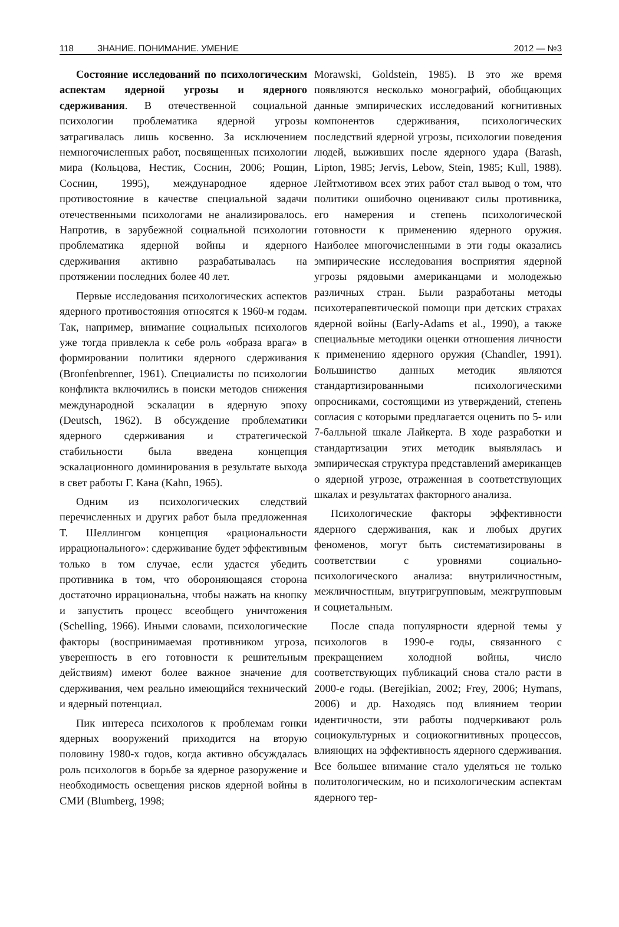118 ЗНАНИЕ. ПОНИМАНИЕ. УМЕНИЕ 2012 — №3
Состояние исследований по психологическим аспектам ядерной угрозы и ядерного сдерживания. В отечественной социальной психологии проблематика ядерной угрозы затрагивалась лишь косвенно. За исключением немногочисленных работ, посвященных психологии мира (Кольцова, Нестик, Соснин, 2006; Рощин, Соснин, 1995), международное ядерное противостояние в качестве специальной задачи отечественными психологами не анализировалось. Напротив, в зарубежной социальной психологии проблематика ядерной войны и ядерного сдерживания активно разрабатывалась на протяжении последних более 40 лет.
Первые исследования психологических аспектов ядерного противостояния относятся к 1960-м годам. Так, например, внимание социальных психологов уже тогда привлекла к себе роль «образа врага» в формировании политики ядерного сдерживания (Bronfenbrenner, 1961). Специалисты по психологии конфликта включились в поиски методов снижения международной эскалации в ядерную эпоху (Deutsch, 1962). В обсуждение проблематики ядерного сдерживания и стратегической стабильности была введена концепция эскалационного доминирования в результате выхода в свет работы Г. Кана (Kahn, 1965).
Одним из психологических следствий перечисленных и других работ была предложенная Т. Шеллингом концепция «рациональности иррационального»: сдерживание будет эффективным только в том случае, если удастся убедить противника в том, что обороняющаяся сторона достаточно иррациональна, чтобы нажать на кнопку и запустить процесс всеобщего уничтожения (Schelling, 1966). Иными словами, психологические факторы (воспринимаемая противником угроза, уверенность в его готовности к решительным действиям) имеют более важное значение для сдерживания, чем реально имеющийся технический и ядерный потенциал.
Пик интереса психологов к проблемам гонки ядерных вооружений приходится на вторую половину 1980-х годов, когда активно обсуждалась роль психологов в борьбе за ядерное разоружение и необходимость освещения рисков ядерной войны в СМИ (Blumberg, 1998;
Morawski, Goldstein, 1985). В это же время появляются несколько монографий, обобщающих данные эмпирических исследований когнитивных компонентов сдерживания, психологических последствий ядерной угрозы, психологии поведения людей, выживших после ядерного удара (Barash, Lipton, 1985; Jervis, Lebow, Stein, 1985; Kull, 1988). Лейтмотивом всех этих работ стал вывод о том, что политики ошибочно оценивают силы противника, его намерения и степень психологической готовности к применению ядерного оружия. Наиболее многочисленными в эти годы оказались эмпирические исследования восприятия ядерной угрозы рядовыми американцами и молодежью различных стран. Были разработаны методы психотерапевтической помощи при детских страхах ядерной войны (Early-Adams et al., 1990), а также специальные методики оценки отношения личности к применению ядерного оружия (Chandler, 1991). Большинство данных методик являются стандартизированными психологическими опросниками, состоящими из утверждений, степень согласия с которыми предлагается оценить по 5- или 7-балльной шкале Лайкерта. В ходе разработки и стандартизации этих методик выявлялась и эмпирическая структура представлений американцев о ядерной угрозе, отраженная в соответствующих шкалах и результатах факторного анализа.
Психологические факторы эффективности ядерного сдерживания, как и любых других феноменов, могут быть систематизированы в соответствии с уровнями социально-психологического анализа: внутриличностным, межличностным, внутригрупповым, межгрупповым и социетальным.
После спада популярности ядерной темы у психологов в 1990-е годы, связанного с прекращением холодной войны, число соответствующих публикаций снова стало расти в 2000-е годы. (Berejikian, 2002; Frey, 2006; Hymans, 2006) и др. Находясь под влиянием теории идентичности, эти работы подчеркивают роль социокультурных и социокогнитивных процессов, влияющих на эффективность ядерного сдерживания. Все большее внимание стало уделяться не только политологическим, но и психологическим аспектам ядерного тер-